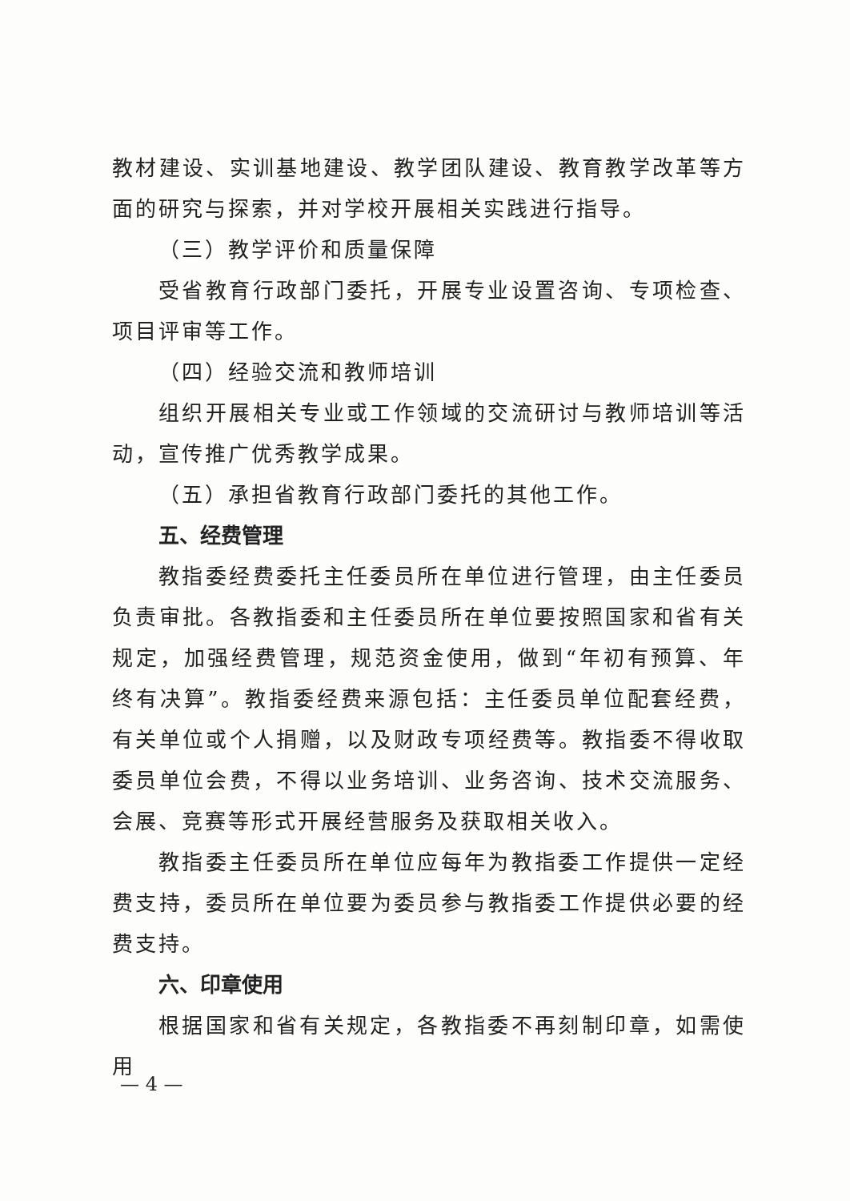教材建设、实训基地建设、教学团队建设、教育教学改革等方面的研究与探索，并对学校开展相关实践进行指导。
（三）教学评价和质量保障
受省教育行政部门委托，开展专业设置咨询、专项检查、项目评审等工作。
（四）经验交流和教师培训
组织开展相关专业或工作领域的交流研讨与教师培训等活动，宣传推广优秀教学成果。
（五）承担省教育行政部门委托的其他工作。
五、经费管理
教指委经费委托主任委员所在单位进行管理，由主任委员负责审批。各教指委和主任委员所在单位要按照国家和省有关规定，加强经费管理，规范资金使用，做到“年初有预算、年终有决算”。教指委经费来源包括：主任委员单位配套经费，有关单位或个人捐赠，以及财政专项经费等。教指委不得收取委员单位会费，不得以业务培训、业务咨询、技术交流服务、会展、竞赛等形式开展经营服务及获取相关收入。
教指委主任委员所在单位应每年为教指委工作提供一定经费支持，委员所在单位要为委员参与教指委工作提供必要的经费支持。
六、印章使用
根据国家和省有关规定，各教指委不再刻制印章，如需使用
— 4 —